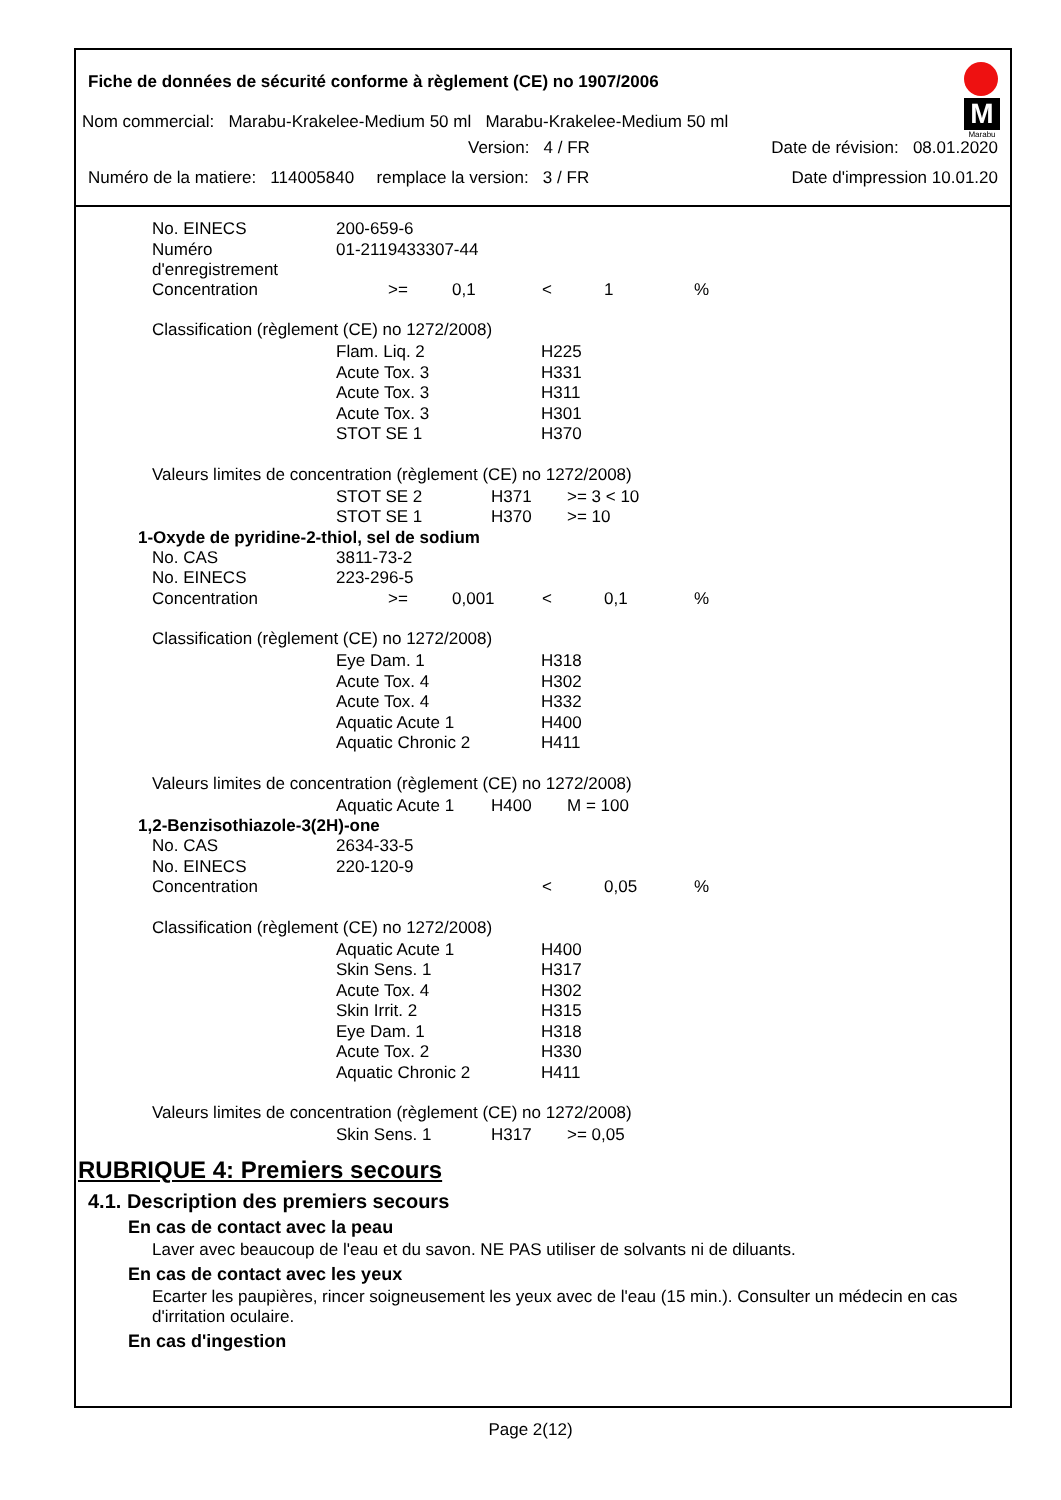M
Marabu
Fiche de données de sécurité conforme à règlement (CE) no 1907/2006
Nom commercial: Marabu-Krakelee-Medium 50 ml Marabu-Krakelee-Medium 50 ml
Version: 4 / FR Date de révision: 08.01.2020
Numéro de la matiere: 114005840 remplace la version: 3 / FR Date d'impression 10.01.20
| No. EINECS | 200-659-6 |
| Numéro d'enregistrement | 01-2119433307-44 |
| Concentration | >= | 0,1 | < | 1 | % |
Classification (règlement (CE) no 1272/2008)
| Flam. Liq. 2 | H225 |
| Acute Tox. 3 | H331 |
| Acute Tox. 3 | H311 |
| Acute Tox. 3 | H301 |
| STOT SE 1 | H370 |
Valeurs limites de concentration (règlement (CE) no 1272/2008)
| STOT SE 2 | H371 | >= 3 < 10 |
| STOT SE 1 | H370 | >= 10 |
1-Oxyde de pyridine-2-thiol, sel de sodium
| No. CAS | 3811-73-2 |
| No. EINECS | 223-296-5 |
| Concentration | >= | 0,001 | < | 0,1 | % |
Classification (règlement (CE) no 1272/2008)
| Eye Dam. 1 | H318 |
| Acute Tox. 4 | H302 |
| Acute Tox. 4 | H332 |
| Aquatic Acute 1 | H400 |
| Aquatic Chronic 2 | H411 |
Valeurs limites de concentration (règlement (CE) no 1272/2008)
| Aquatic Acute 1 | H400 | M = 100 |
1,2-Benzisothiazole-3(2H)-one
| No. CAS | 2634-33-5 |
| No. EINECS | 220-120-9 |
| Concentration | < | 0,05 | % |
Classification (règlement (CE) no 1272/2008)
| Aquatic Acute 1 | H400 |
| Skin Sens. 1 | H317 |
| Acute Tox. 4 | H302 |
| Skin Irrit. 2 | H315 |
| Eye Dam. 1 | H318 |
| Acute Tox. 2 | H330 |
| Aquatic Chronic 2 | H411 |
Valeurs limites de concentration (règlement (CE) no 1272/2008)
| Skin Sens. 1 | H317 | >= 0,05 |
RUBRIQUE 4: Premiers secours
4.1. Description des premiers secours
En cas de contact avec la peau
Laver avec beaucoup de l'eau et du savon. NE PAS utiliser de solvants ni de diluants.
En cas de contact avec les yeux
Ecarter les paupières, rincer soigneusement les yeux avec de l'eau (15 min.). Consulter un médecin en cas d'irritation oculaire.
En cas d'ingestion
Page 2(12)